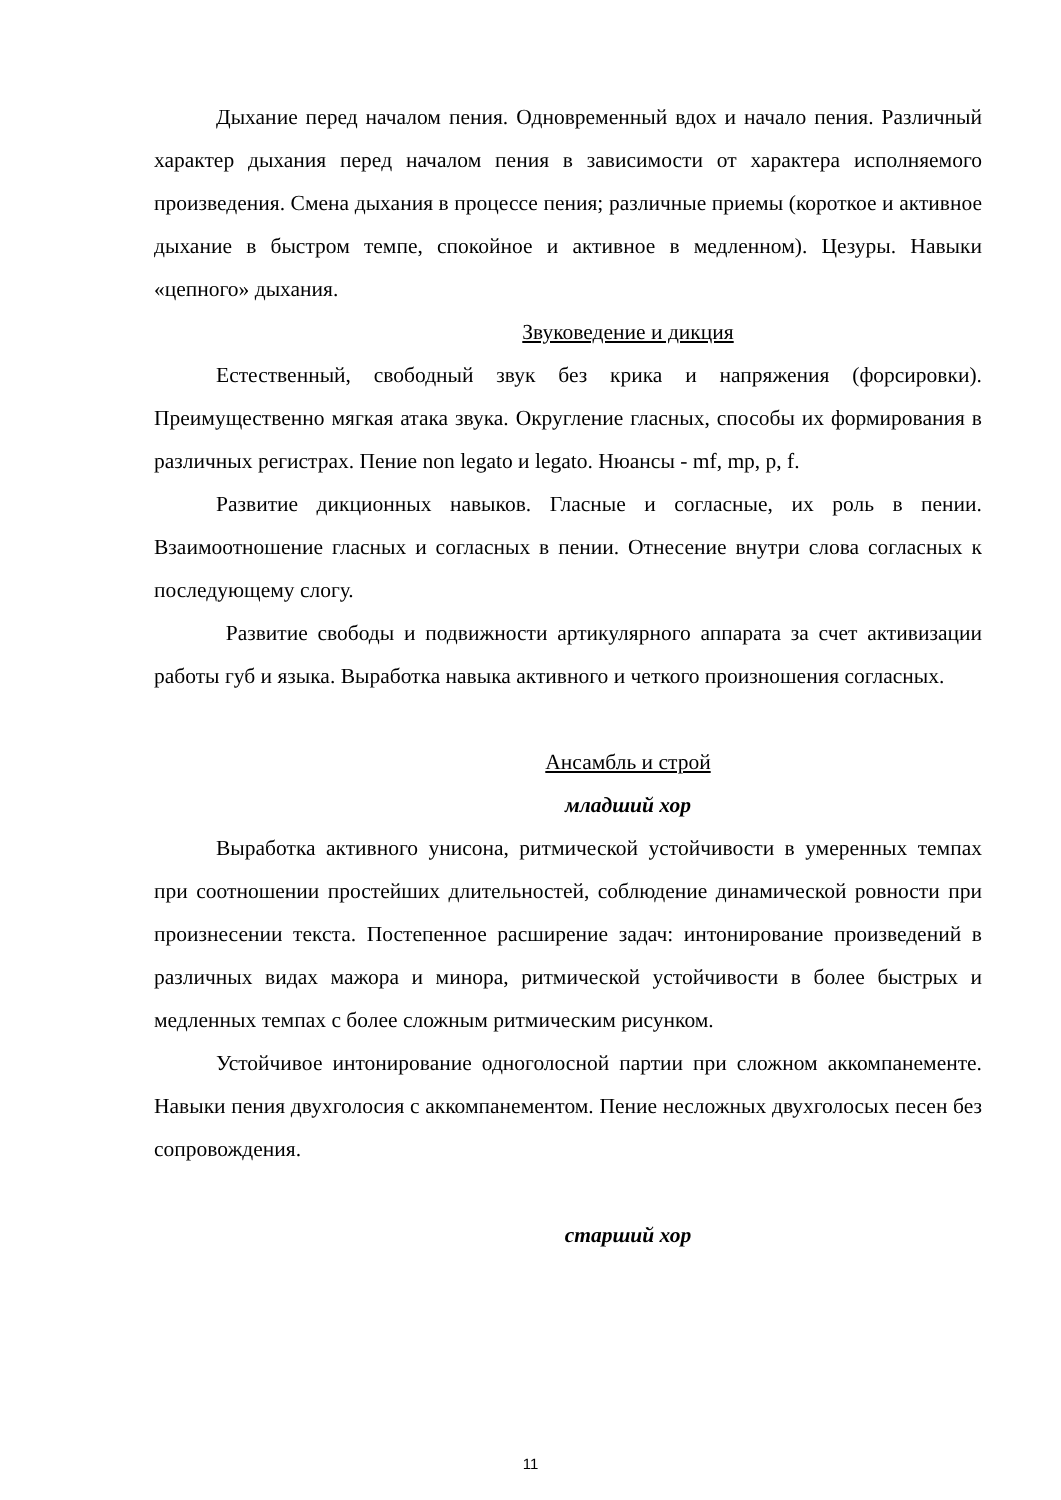Дыхание перед началом пения. Одновременный вдох и начало пения. Различный характер дыхания перед началом пения в зависимости от характера исполняемого произведения. Смена дыхания в процессе пения; различные приемы (короткое и активное дыхание в быстром темпе, спокойное и активное в медленном). Цезуры. Навыки «цепного» дыхания.
Звуковедение и дикция
Естественный, свободный звук без крика и напряжения (форсировки). Преимущественно мягкая атака звука. Округление гласных, способы их формирования в различных регистрах. Пение non legato и legato. Нюансы - mf, mp, p, f.
Развитие дикционных навыков. Гласные и согласные, их роль в пении. Взаимоотношение гласных и согласных в пении. Отнесение внутри слова согласных к последующему слогу.
Развитие свободы и подвижности артикулярного аппарата за счет активизации работы губ и языка. Выработка навыка активного и четкого произношения согласных.
Ансамбль и строй
младший хор
Выработка активного унисона, ритмической устойчивости в умеренных темпах при соотношении простейших длительностей, соблюдение динамической ровности при произнесении текста. Постепенное расширение задач: интонирование произведений в различных видах мажора и минора, ритмической устойчивости в более быстрых и медленных темпах с более сложным ритмическим рисунком.
Устойчивое интонирование одноголосной партии при сложном аккомпанементе. Навыки пения двухголосия с аккомпанементом. Пение несложных двухголосых песен без сопровождения.
старший хор
11